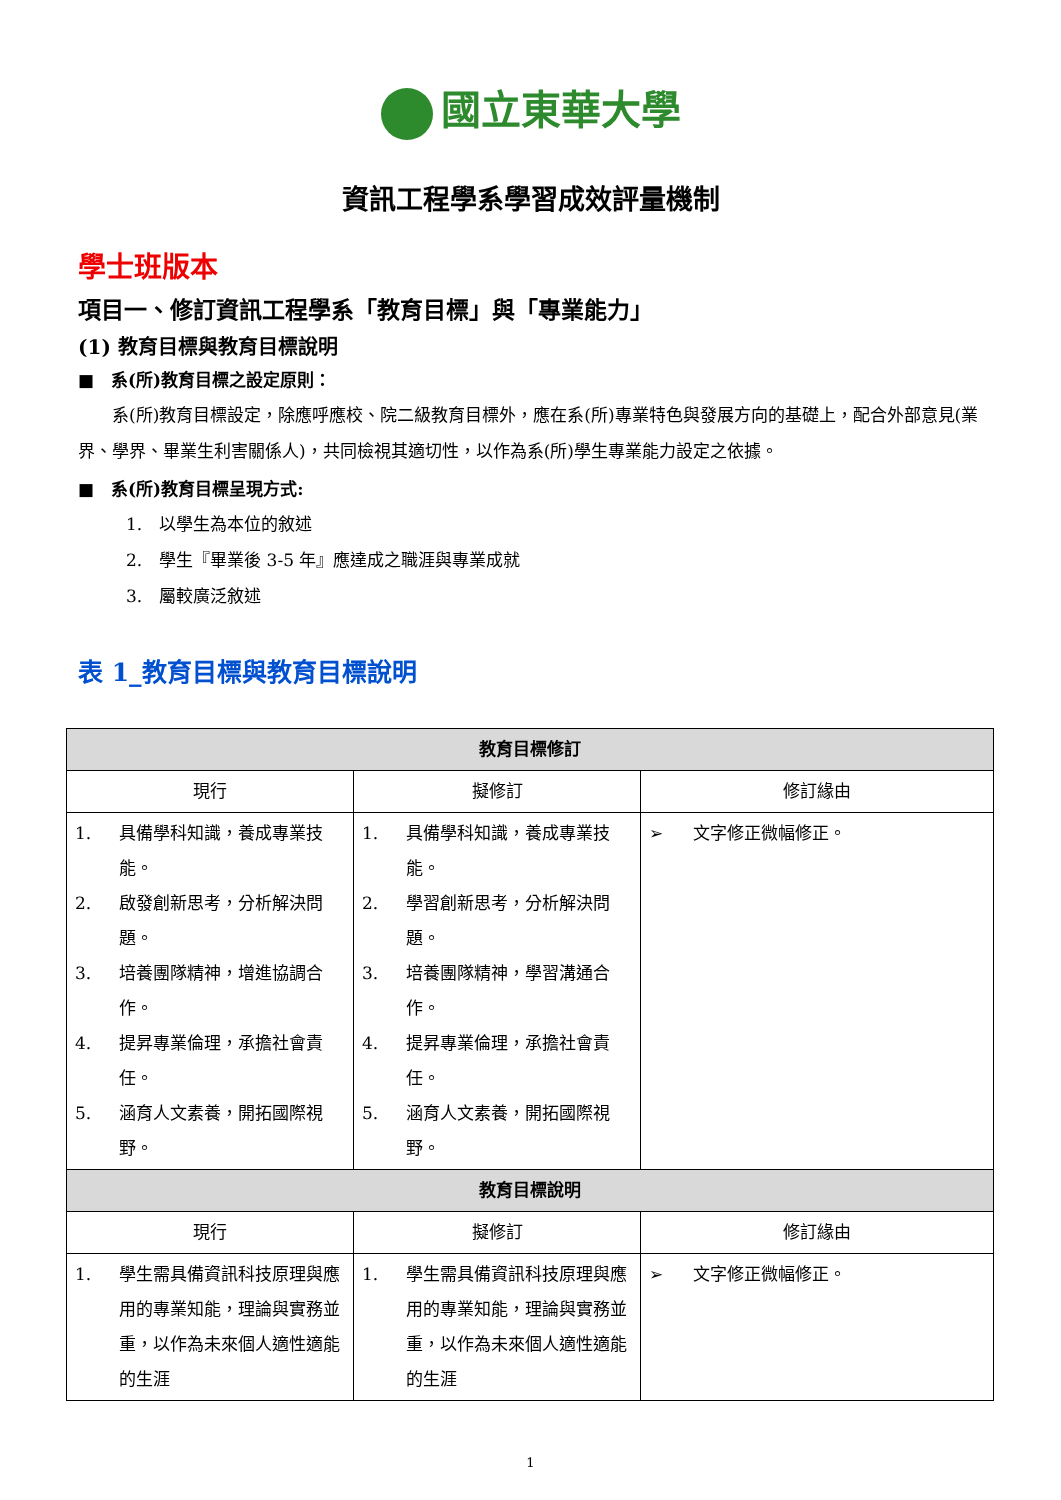國立東華大學
資訊工程學系學習成效評量機制
學士班版本
項目一、修訂資訊工程學系「教育目標」與「專業能力」
(1) 教育目標與教育目標說明
■　系(所)教育目標之設定原則：
　　系(所)教育目標設定，除應呼應校、院二級教育目標外，應在系(所)專業特色與發展方向的基礎上，配合外部意見(業界、學界、畢業生利害關係人)，共同檢視其適切性，以作為系(所)學生專業能力設定之依據。
■　系(所)教育目標呈現方式:
1.　以學生為本位的敘述
2.　學生『畢業後 3-5 年』應達成之職涯與專業成就
3.　屬較廣泛敘述
表 1_教育目標與教育目標說明
| 教育目標修訂 | | |
| --- | --- | --- |
| 現行 | 擬修訂 | 修訂緣由 |
| 1. 具備學科知識，養成專業技能。 2. 啟發創新思考，分析解決問題。 3. 培養團隊精神，增進協調合作。 4. 提昇專業倫理，承擔社會責任。 5. 涵育人文素養，開拓國際視野。 | 1. 具備學科知識，養成專業技能。 2. 學習創新思考，分析解決問題。 3. 培養團隊精神，學習溝通合作。 4. 提昇專業倫理，承擔社會責任。 5. 涵育人文素養，開拓國際視野。 | ➢ 文字修正微幅修正。 |
| 教育目標說明 | | |
| 現行 | 擬修訂 | 修訂緣由 |
| 1. 學生需具備資訊科技原理與應用的專業知能，理論與實務並重，以作為未來個人適性適能的生涯 | 1. 學生需具備資訊科技原理與應用的專業知能，理論與實務並重，以作為未來個人適性適能的生涯 | ➢ 文字修正微幅修正。 |
1